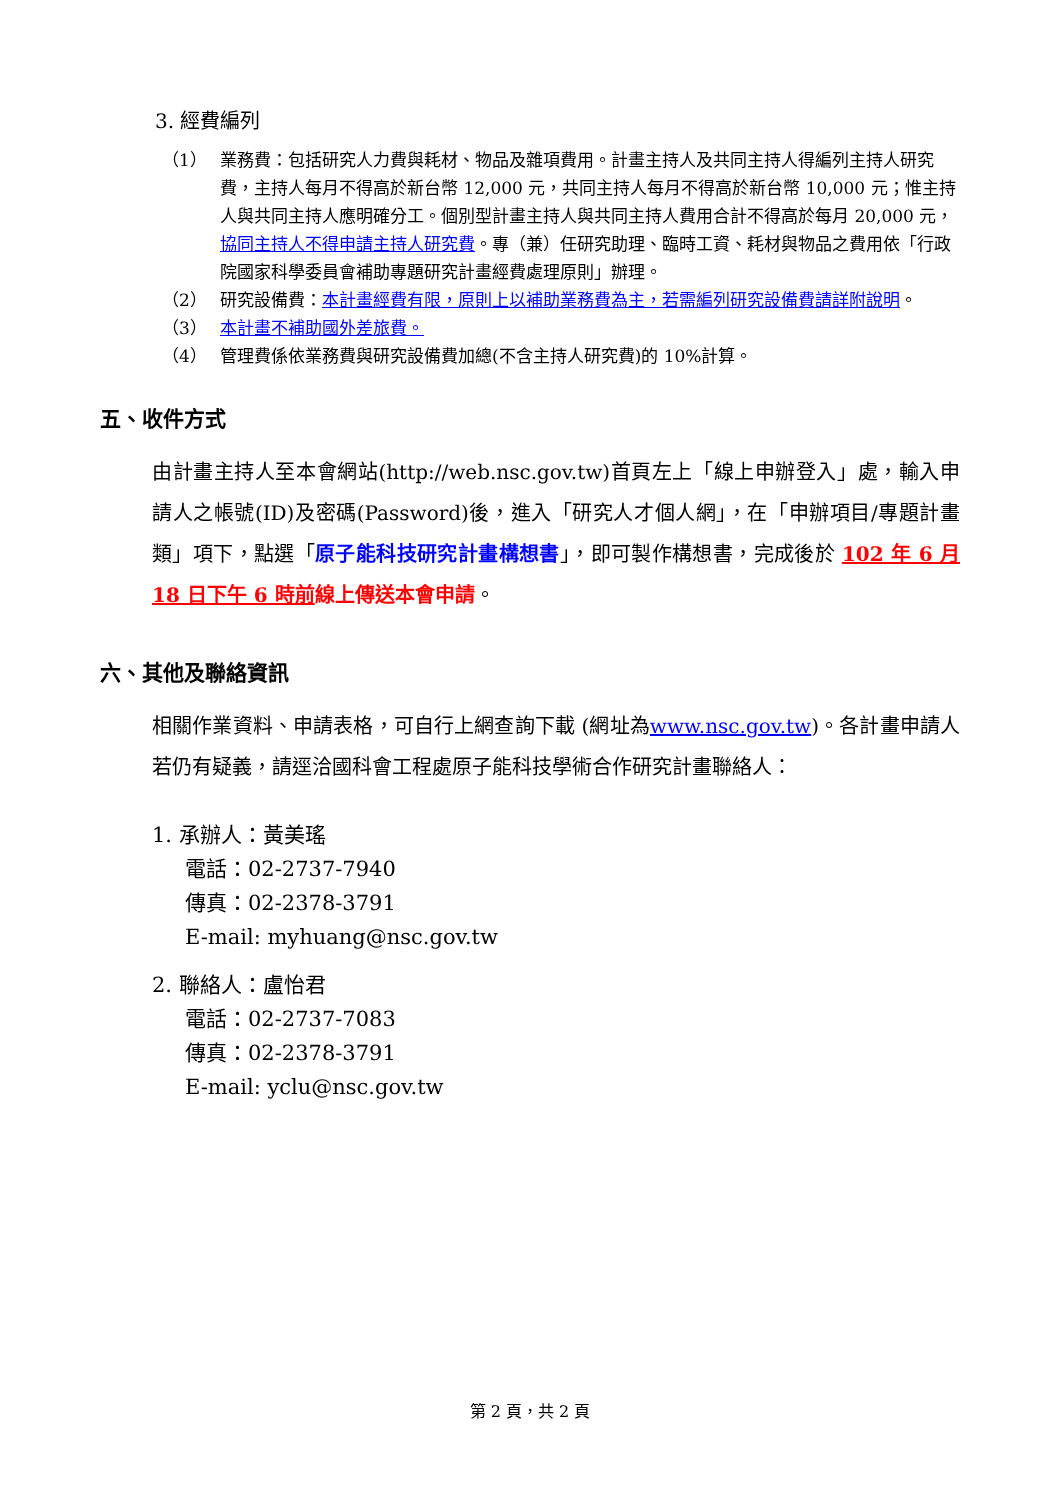3. 經費編列
（1） 業務費：包括研究人力費與耗材、物品及雜項費用。計畫主持人及共同主持人得編列主持人研究費，主持人每月不得高於新台幣 12,000 元，共同主持人每月不得高於新台幣 10,000 元；惟主持人與共同主持人應明確分工。個別型計畫主持人與共同主持人費用合計不得高於每月 20,000 元，協同主持人不得申請主持人研究費。專（兼）任研究助理、臨時工資、耗材與物品之費用依「行政院國家科學委員會補助專題研究計畫經費處理原則」辦理。
（2） 研究設備費：本計畫經費有限，原則上以補助業務費為主，若需編列研究設備費請詳附說明。
（3） 本計畫不補助國外差旅費。
（4） 管理費係依業務費與研究設備費加總(不含主持人研究費)的 10%計算。
五、收件方式
由計畫主持人至本會網站(http://web.nsc.gov.tw)首頁左上「線上申辦登入」處，輸入申請人之帳號(ID)及密碼(Password)後，進入「研究人才個人網」，在「申辦項目/專題計畫類」項下，點選「原子能科技研究計畫構想書」，即可製作構想書，完成後於 102 年 6 月 18 日下午 6 時前線上傳送本會申請。
六、其他及聯絡資訊
相關作業資料、申請表格，可自行上網查詢下載 (網址為www.nsc.gov.tw)。各計畫申請人若仍有疑義，請逕洽國科會工程處原子能科技學術合作研究計畫聯絡人：
1. 承辦人：黃美瑤
電話：02-2737-7940
傳真：02-2378-3791
E-mail: myhuang@nsc.gov.tw
2. 聯絡人：盧怡君
電話：02-2737-7083
傳真：02-2378-3791
E-mail: yclu@nsc.gov.tw
第 2 頁，共 2 頁